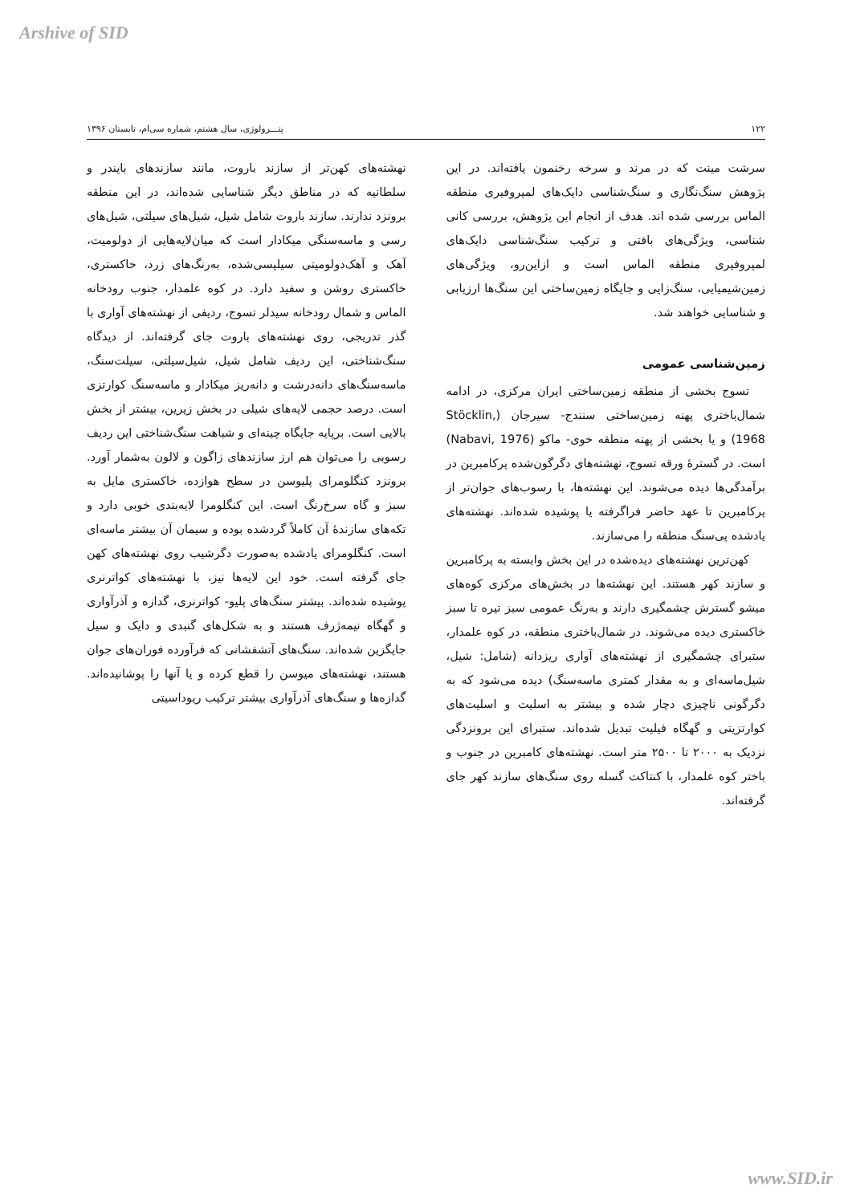Arshive of SID
۱۲۲ پتـــرولوژی، سال هشتم، شماره سی‌ام، تابستان ۱۳۹۶
سرشت مینت که در مرند و سرخه رخنمون یافته‌اند. در این پژوهش سنگ‌نگاری و سنگ‌شناسی دایک‌های لمپروفیری منطقه الماس بررسی شده اند. هدف از انجام این پژوهش، بررسی کانی شناسی، ویژگی‌های بافتی و ترکیب سنگ‌شناسی دایک‌های لمپروفیری منطقه الماس است و ازاین‌رو، ویژگی‌های زمین‌شیمیایی، سنگ‌زایی و جایگاه زمین‌ساختی این سنگ‌ها ارزیابی و شناسایی خواهند شد.
زمین‌شناسی عمومی
تسوج بخشی از منطقه زمین‌ساختی ایران مرکزی، در ادامه شمال‌باختری پهنه زمین‌ساختی سنندج- سیرجان (Stöcklin, 1968) و یا بخشی از پهنه منطقه خوی- ماکو (Nabavi, 1976) است. در گسترۀ ورقه تسوج، نهشته‌های دگرگون‌شده پرکامبرین در برآمدگی‌ها دیده می‌شوند. این نهشته‌ها، با رسوب‌های جوان‌تر از پرکامبرین تا عهد حاضر فراگرفته یا پوشیده شده‌اند. نهشته‌های یادشده پی‌سنگ منطقه را می‌سازند.
کهن‌ترین نهشته‌های دیده‌شده در این بخش وابسته به پرکامبرین و سازند کهر هستند. این نهشته‌ها در بخش‌های مرکزی کوه‌های میشو گسترش چشمگیری دارند و به‌رنگ عمومی سبز تیره تا سبز خاکستری دیده می‌شوند. در شمال‌باختری منطقه، در کوه علمدار، ستبرای چشمگیری از نهشته‌های آواری ریزدانه (شامل: شیل، شیل‌ماسه‌ای و به مقدار کمتری ماسه‌سنگ) دیده می‌شود که به دگرگونی ناچیزی دچار شده و بیشتر به اسلیت و اسلیت‌های کوارتزیتی و گهگاه فیلیت تبدیل شده‌اند. ستبرای این برونزدگی نزدیک به ۲۰۰۰ تا ۲۵۰۰ متر است. نهشته‌های کامبرین در جنوب و باختر کوه علمدار، با کنتاکت گسله روی سنگ‌های سازند کهر جای گرفته‌اند.
نهشته‌های کهن‌تر از سازند باروت، مانند سازندهای بایندر و سلطانیه که در مناطق دیگر شناسایی شده‌اند، در این منطقه برونزد ندارند. سازند باروت شامل شیل، شیل‌های سیلتی، شیل‌های رسی و ماسه‌سنگی میکادار است که میان‌لایه‌هایی از دولومیت، آهک و آهک‌دولومیتی سیلیسی‌شده، به‌رنگ‌های زرد، خاکستری، خاکستری روشن و سفید دارد. در کوه علمدار، جنوب رودخانه الماس و شمال رودخانه سیدلر تسوج، ردیفی از نهشته‌های آواری با گذر تدریجی، روی نهشته‌های باروت جای گرفته‌اند. از دیدگاه سنگ‌شناختی، این ردیف شامل شیل، شیل‌سیلتی، سیلت‌سنگ، ماسه‌سنگ‌های دانه‌درشت و دانه‌ریز میکادار و ماسه‌سنگ کوارتزی است. درصد حجمی لایه‌های شیلی در بخش زیرین، بیشتر از بخش بالایی است. برپایه جایگاه چینه‌ای و شباهت سنگ‌شناختی این ردیف رسوبی را می‌توان هم ارز سازندهای زاگون و لالون به‌شمار آورد. برونزد کنگلومرای پلیوسن در سطح هوازده، خاکستری مایل به سبز و گاه سرخ‌رنگ است. این کنگلومرا لایه‌بندی خوبی دارد و تکه‌های سازندۀ آن کاملاً گردشده بوده و سیمان آن بیشتر ماسه‌ای است. کنگلومرای یادشده به‌صورت دگرشیب روی نهشته‌های کهن جای گرفته است. خود این لایه‌ها نیز، با نهشته‌های کواترنری پوشیده شده‌اند. بیشتر سنگ‌های پلیو- کواترنری، گدازه و آذرآواری و گهگاه نیمه‌ژرف هستند و به شکل‌های گنبدی و دایک و سیل جایگزین شده‌اند. سنگ‌های آتشفشانی که فرآورده فوران‌های جوان هستند، نهشته‌های میوسن را قطع کرده و یا آنها را پوشانیده‌اند. گدازه‌ها و سنگ‌های آذرآواری بیشتر ترکیب ریوداسیتی
www.SID.ir